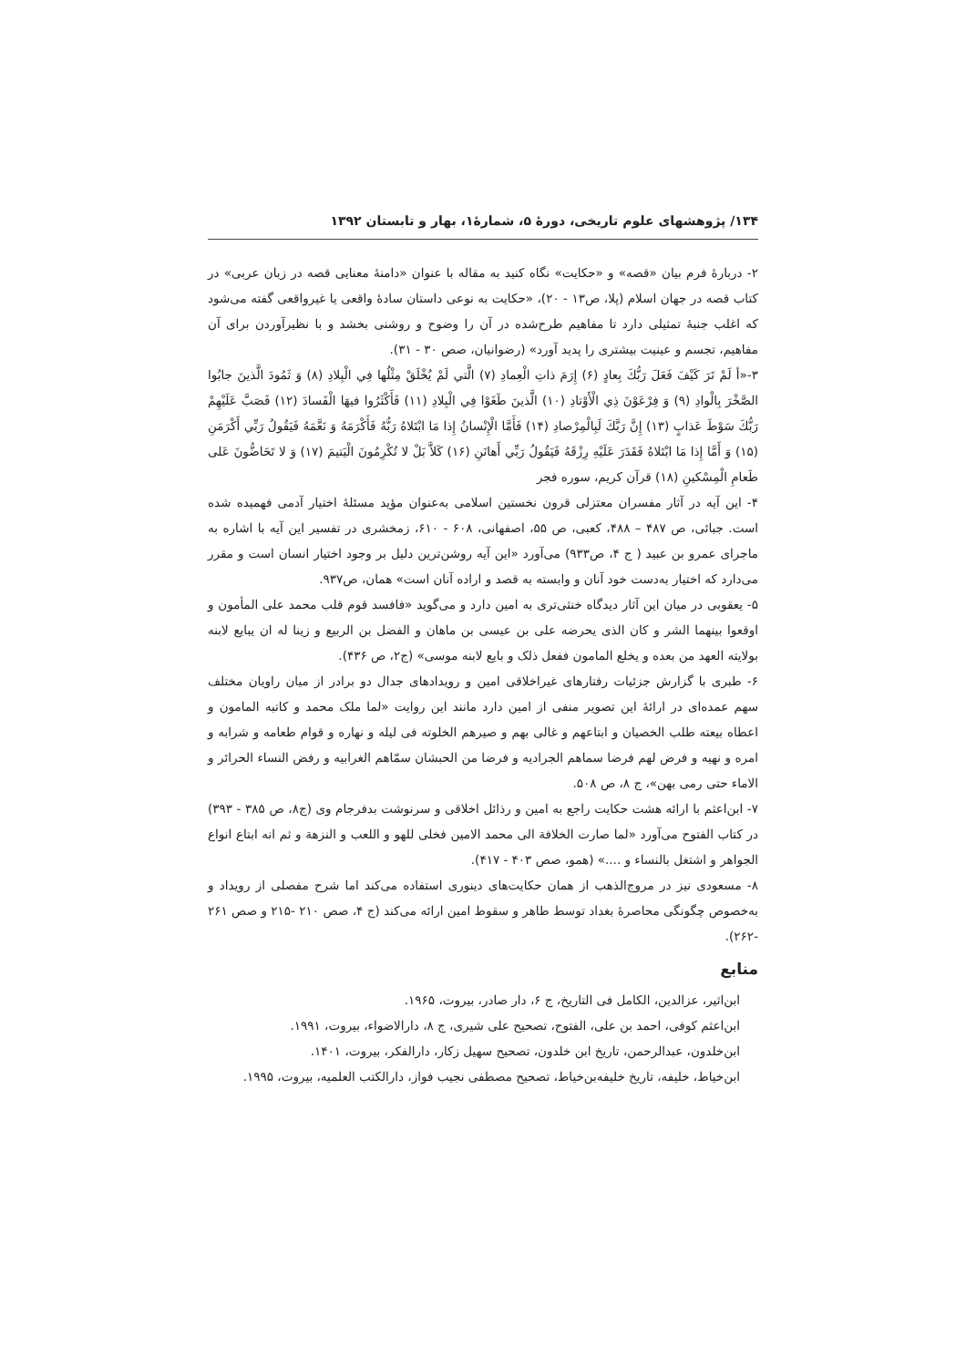۱۳۴/ پژوهشهای علوم تاریخی، دورهٔ ۵، شمارهٔ۱، بهار و تابستان ۱۳۹۲
۲- دربارهٔ فرم بیان «قصه» و «حکایت» نگاه کنید به مقاله با عنوان «دامنهٔ معنایی قصه در زبان عربی» در کتاب قصه در جهان اسلام (پلا، ص۱۳ - ۲۰)، «حکایت به نوعی داستان سادهٔ واقعی یا غیرواقعی گفته می‌شود که اغلب جنبهٔ تمثیلی دارد تا مفاهیم طرح‌شده در آن را وضوح و روشنی بخشد و با نظیرآوردن برای آن مفاهیم، تجسم و عینیت بیشتری را پدید آورد» (رضوانیان، صص ۳۰ - ۳۱).
۳-«أ لَمْ تَرَ كَيْفَ فَعَلَ رَبُّكَ بِعادٍ (۶) إِرَمَ ذاتِ الْعِمادِ (۷) الَّتي لَمْ يُخْلَقْ مِثْلُها فِي الْبِلادِ (۸) وَ ثَمُودَ الَّذينَ جابُوا الصَّخْرَ بِالْوادِ (۹) وَ فِرْعَوْنَ ذِي الْأَوْتادِ (۱۰) الَّذينَ طَغَوْا فِي الْبِلادِ (۱۱) فَأَكْثَرُوا فيهَا الْفَسادَ (۱۲) فَصَبَّ عَلَيْهِمْ رَبُّكَ سَوْطَ عَذابٍ (۱۳) إِنَّ رَبَّكَ لَبِالْمِرْصادِ (۱۴) فَأَمَّا الْإِنْسانُ إِذا مَا ابْتَلاهُ رَبُّهُ فَأَكْرَمَهُ وَ نَعَّمَهُ فَيَقُولُ رَبِّي أَكْرَمَنِ (۱۵) وَ أَمَّا إِذا مَا ابْتَلاهُ فَقَدَرَ عَلَيْهِ رِزْقَهُ فَيَقُولُ رَبِّي أَهانَنِ (۱۶) كَلاَّ بَلْ لا تُكْرِمُونَ الْيَتيمَ (۱۷) وَ لا تَحَاضُّونَ عَلى طَعامِ الْمِسْكينِ (۱۸) قرآن کریم، سوره فجر
۴- این آیه در آثار مفسران معتزلی قرون نخستین اسلامی به‌عنوان مؤید مسئلهٔ اختیار آدمی فهمیده شده است. جبائی، ص ۴۸۷ – ۴۸۸، کعبی، ص ۵۵، اصفهانی، ۶۰۸ - ۶۱۰، زمخشری در تفسیر این آیه با اشاره به ماجرای عمرو بن عبید ( ج ۴، ص۹۳۳) می‌آورد «این آیه روشن‌ترین دلیل بر وجود اختیار انسان است و مقرر می‌دارد که اختیار به‌دست خود آنان و وابسته به قصد و اراده آنان است» همان، ص۹۳۷.
۵- یعقوبی در میان این آثار دیدگاه خنثی‌تری به امین دارد و می‌گوید «فافسد قوم قلب محمد علی المأمون و اوقعوا بینهما الشر و کان الذی یحرضه علی بن عیسی بن ماهان و الفضل بن الربیع و زینا له ان یبایع لابنه بولایته العهد من بعده و یخلع المامون ففعل ذلک و بایع لابنه موسی» (ج۲، ص ۴۳۶).
۶- طبری با گزارش جزئیات رفتارهای غیراخلاقی امین و رویدادهای جدال دو برادر از میان راویان مختلف سهم عمده‌ای در ارائهٔ این تصویر منفی از امین دارد مانند این روایت «لما ملک محمد و کاتبه المامون و اعطاه بیعته طلب الخصیان و ابتاعهم و غالی بهم و صیرهم الخلوته فی لیله و نهاره و قوام طعامه و شرابه و امره و نهیه و فرض لهم فرضا سماهم الجرادیه و فرضا من الحبشان سمّاهم الغرابیه و رفض النساء الحرائر و الاماء حتی رمی بهن»، ج ۸، ص ۵۰۸.
۷- ابن‌اعثم با ارائه هشت حکایت راجع به امین و رذائل اخلاقی و سرنوشت بدفرجام وی (ج۸، ص ۳۸۵ - ۳۹۳) در کتاب الفتوح می‌آورد «لما صارت الخلافة الی محمد الامین فخلی للهو و اللعب و النزهة و ثم انه ابتاع انواع الجواهر و اشتغل بالنساء و ....» (همو، صص ۴۰۳ - ۴۱۷).
۸- مسعودی نیز در مروج‌الذهب از همان حکایت‌های دینوری استفاده می‌کند اما شرح مفصلی از رویداد و به‌خصوص چگونگی محاصرهٔ بغداد توسط طاهر و سقوط امین ارائه می‌کند (ج ۴، صص ۲۱۰ -۲۱۵ و صص ۲۶۱ -۲۶۲).
منابع
ابن‌اثیر، عزالدین، الکامل فی التاریخ، ج ۶، دار صادر، بیروت، ۱۹۶۵.
ابن‌اعثم کوفی، احمد بن علی، الفتوح، تصحیح علی شیری، ج ۸، دارالاضواء، بیروت، ۱۹۹۱.
ابن‌خلدون، عبدالرحمن، تاریخ ابن خلدون، تصحیح سهیل زکار، دارالفکر، بیروت، ۱۴۰۱.
ابن‌خیاط، خلیفه، تاریخ خلیفه‌بن‌خیاط، تصحیح مصطفی نجیب فواز، دارالکتب العلمیه، بیروت، ۱۹۹۵.